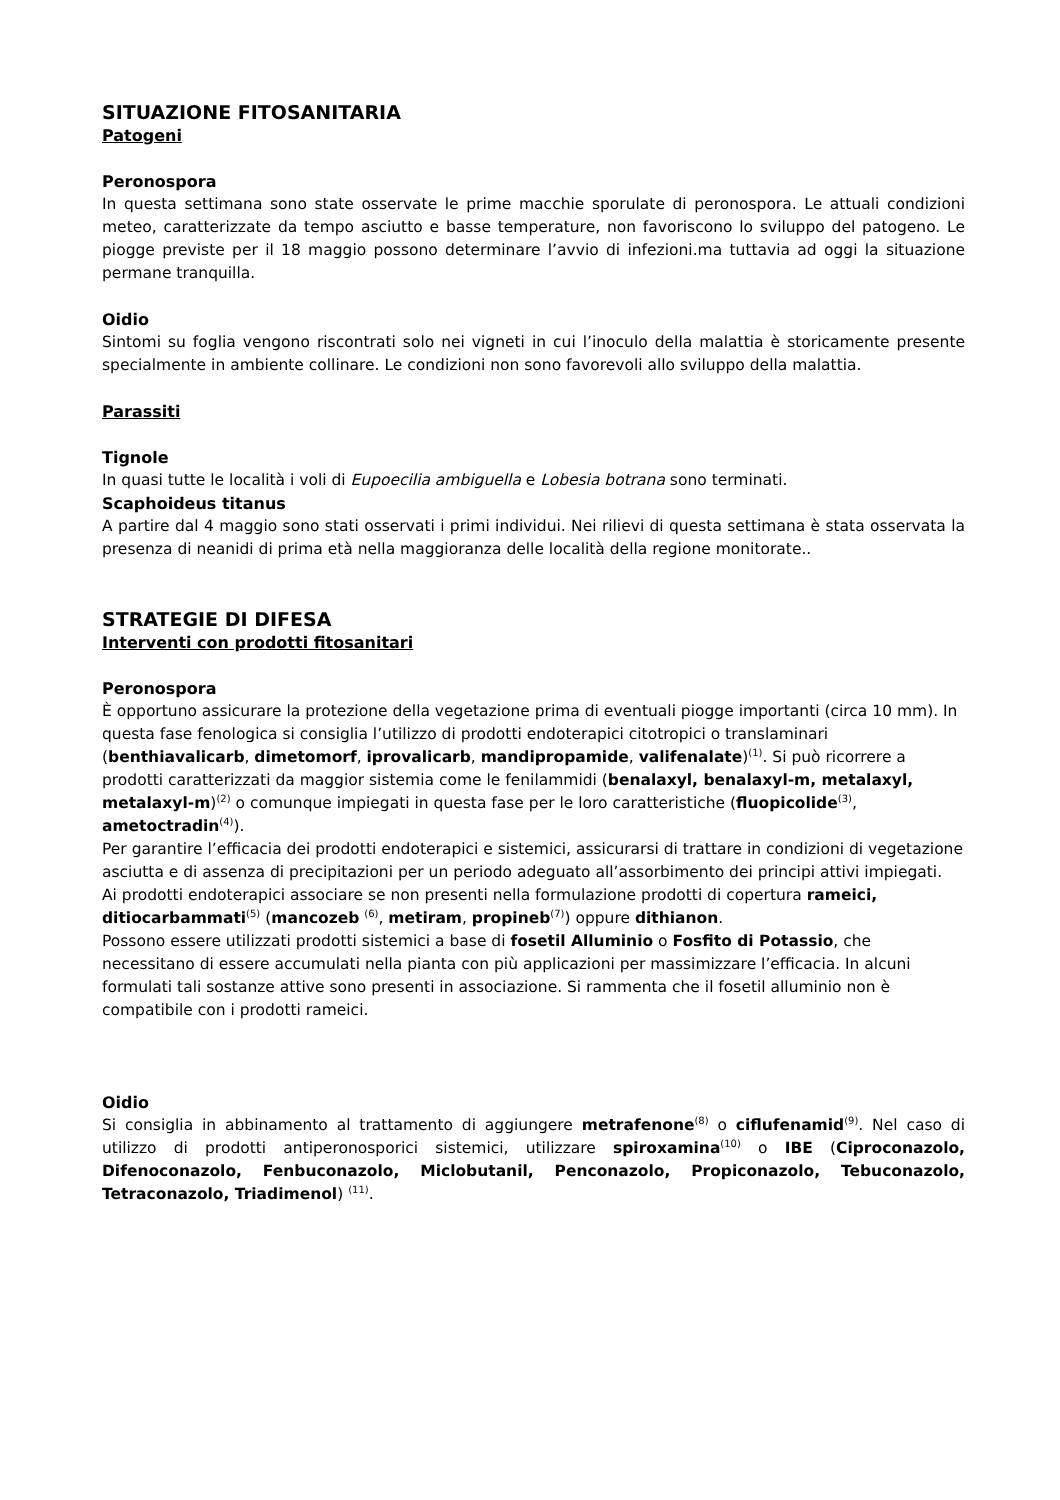SITUAZIONE FITOSANITARIA
Patogeni
Peronospora
In questa settimana sono state osservate le prime macchie sporulate di peronospora. Le attuali condizioni meteo, caratterizzate da tempo asciutto e basse temperature, non favoriscono lo sviluppo del patogeno. Le piogge previste per il 18 maggio possono determinare l’avvio di infezioni.ma tuttavia ad oggi la situazione permane tranquilla.
Oidio
Sintomi su foglia vengono riscontrati solo nei vigneti in cui l’inoculo della malattia è storicamente presente specialmente in ambiente collinare. Le condizioni non sono favorevoli allo sviluppo della malattia.
Parassiti
Tignole
In quasi tutte le località i voli di Eupoecilia ambiguella e Lobesia botrana sono terminati.
Scaphoideus titanus
A partire dal 4 maggio sono stati osservati i primi individui. Nei rilievi di questa settimana è stata osservata la presenza di neanidi di prima età nella maggioranza delle località della regione monitorate..
STRATEGIE DI DIFESA
Interventi con prodotti fitosanitari
Peronospora
È opportuno assicurare la protezione della vegetazione prima di eventuali piogge importanti (circa 10 mm). In questa fase fenologica si consiglia l’utilizzo di prodotti endoterapici citotropici o translaminari (benthiavalicarb, dimetomorf, iprovalicarb, mandipropamide, valifenalate)<sup>(1)</sup>. Si può ricorrere a prodotti caratterizzati da maggior sistemia come le fenilammidi (benalaxyl, benalaxyl-m, metalaxyl, metalaxyl-m)<sup>(2)</sup> o comunque impiegati in questa fase per le loro caratteristiche (fluopicolide<sup>(3)</sup>, ametoctradin<sup>(4)</sup>).
Per garantire l’efficacia dei prodotti endoterapici e sistemici, assicurarsi di trattare in condizioni di vegetazione asciutta e di assenza di precipitazioni per un periodo adeguato all’assorbimento dei principi attivi impiegati.
Ai prodotti endoterapici associare se non presenti nella formulazione prodotti di copertura rameici, ditiocarbammati<sup>(5)</sup> (mancozeb <sup>(6)</sup>, metiram, propineb<sup>(7)</sup>) oppure dithianon.
Possono essere utilizzati prodotti sistemici a base di fosetil Alluminio o Fosfito di Potassio, che necessitano di essere accumulati nella pianta con più applicazioni per massimizzare l’efficacia. In alcuni formulati tali sostanze attive sono presenti in associazione. Si rammenta che il fosetil alluminio non è compatibile con i prodotti rameici.
Oidio
Si consiglia in abbinamento al trattamento di aggiungere metrafenone<sup>(8)</sup> o ciflufenamid<sup>(9)</sup>. Nel caso di utilizzo di prodotti antiperonosporici sistemici, utilizzare spiroxamina<sup>(10)</sup> o IBE (Ciproconazolo, Difenoconazolo, Fenbuconazolo, Miclobutanil, Penconazolo, Propiconazolo, Tebuconazolo, Tetraconazolo, Triadimenol) <sup>(11)</sup>.